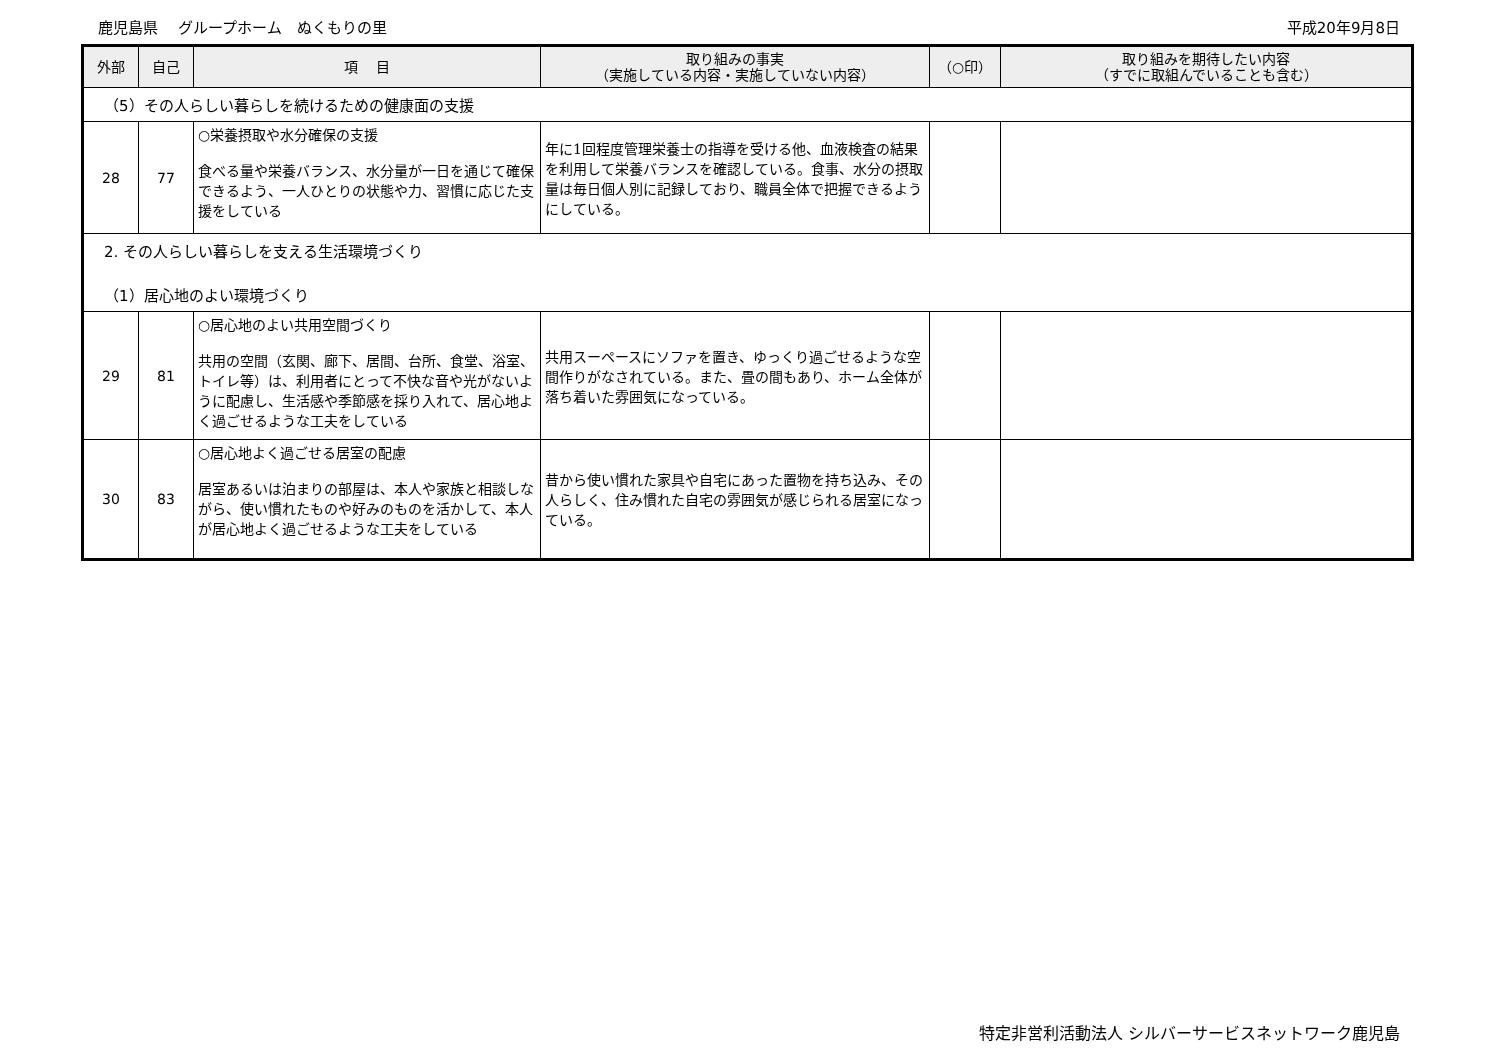鹿児島県　 グループホーム　ぬくもりの里 平成20年9月8日
| 外部 | 自己 | 項 目 | 取り組みの事実 （実施している内容・実施していない内容） | （○印） | 取り組みを期待したい内容 （すでに取組んでいることも含む） |
| --- | --- | --- | --- | --- | --- |
| （5）その人らしい暮らしを続けるための健康面の支援 | | | | | |
| 28 | 77 | ○栄養摂取や水分確保の支援 食べる量や栄養バランス、水分量が一日を通じて確保できるよう、一人ひとりの状態や力、習慣に応じた支援をしている | 年に1回程度管理栄養士の指導を受ける他、血液検査の結果を利用して栄養バランスを確認している。食事、水分の摂取量は毎日個人別に記録しており、職員全体で把握できるようにしている。 | | |
| 2. その人らしい暮らしを支える生活環境づくり （1）居心地のよい環境づくり | | | | | |
| 29 | 81 | ○居心地のよい共用空間づくり 共用の空間（玄関、廊下、居間、台所、食堂、浴室、トイレ等）は、利用者にとって不快な音や光がないように配慮し、生活感や季節感を採り入れて、居心地よく過ごせるような工夫をしている | 共用スーペースにソファを置き、ゆっくり過ごせるような空間作りがなされている。また、畳の間もあり、ホーム全体が落ち着いた雰囲気になっている。 | | |
| 30 | 83 | ○居心地よく過ごせる居室の配慮 居室あるいは泊まりの部屋は、本人や家族と相談しながら、使い慣れたものや好みのものを活かして、本人が居心地よく過ごせるような工夫をしている | 昔から使い慣れた家具や自宅にあった置物を持ち込み、その人らしく、住み慣れた自宅の雰囲気が感じられる居室になっている。 | | |
特定非営利活動法人 シルバーサービスネットワーク鹿児島